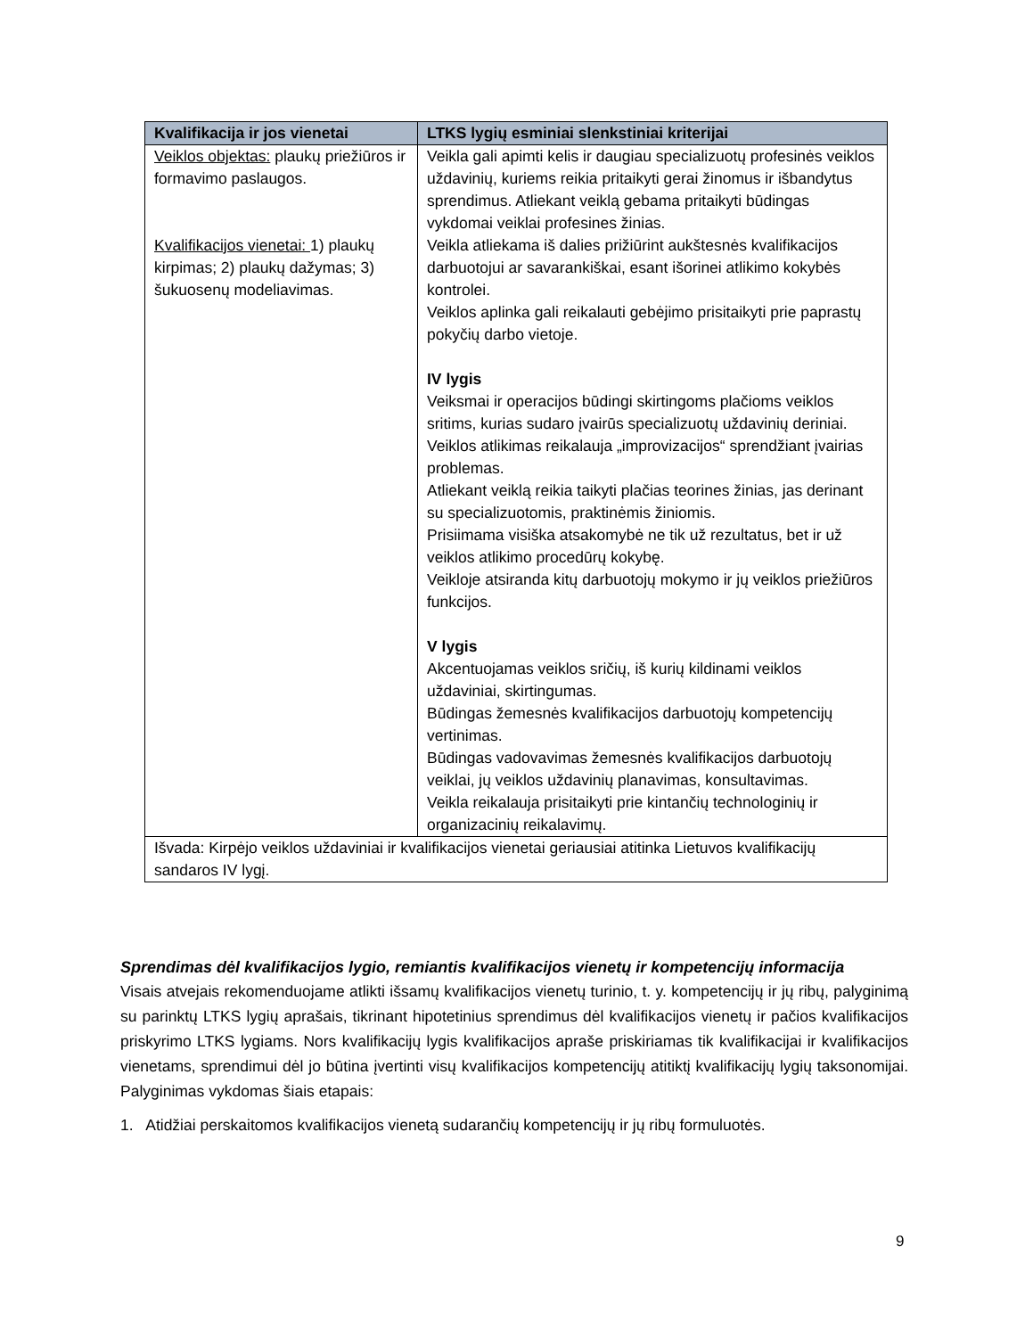| Kvalifikacija ir jos vienetai | LTKS lygių esminiai slenkstiniai kriterijai |
| --- | --- |
| Veiklos objektas: plaukų priežiūros ir formavimo paslaugos. Kvalifikacijos vienetai: 1) plaukų kirpimas; 2) plaukų dažymas; 3) šukuosenų modeliavimas. | Veikla gali apimti kelis ir daugiau specializuotų profesinės veiklos uždavinių, kuriems reikia pritaikyti gerai žinomus ir išbandytus sprendimus. Atliekant veiklą gebama pritaikyti būdingas vykdomai veiklai profesines žinias. Veikla atliekama iš dalies prižiūrint aukštesnės kvalifikacijos darbuotojui ar savarankiškai, esant išorinei atlikimo kokybės kontrolei. Veiklos aplinka gali reikalauti gebėjimo prisitaikyti prie paprastų pokyčių darbo vietoje. IV lygis Veiksmai ir operacijos būdingi skirtingoms plačioms veiklos sritims, kurias sudaro įvairūs specializuotų uždavinių deriniai. Veiklos atlikimas reikalauja „improvizacijos“ sprendžiant įvairias problemas. Atliekant veiklą reikia taikyti plačias teorines žinias, jas derinant su specializuotomis, praktinėmis žiniomis. Prisiimama visiška atsakomybė ne tik už rezultatus, bet ir už veiklos atlikimo procedūrų kokybę. Veikloje atsiranda kitų darbuotojų mokymo ir jų veiklos priežiūros funkcijos. V lygis Akcentuojamas veiklos sričių, iš kurių kildinami veiklos uždaviniai, skirtingumas. Būdingas žemesnės kvalifikacijos darbuotojų kompetencijų vertinimas. Būdingas vadovavimas žemesnės kvalifikacijos darbuotojų veiklai, jų veiklos uždavinių planavimas, konsultavimas. Veikla reikalauja prisitaikyti prie kintančių technologinių ir organizacinių reikalavimų. |
| Išvada: Kirpėjo veiklos uždaviniai ir kvalifikacijos vienetai geriausiai atitinka Lietuvos kvalifikacijų sandaros IV lygį. | |
Sprendimas dėl kvalifikacijos lygio, remiantis kvalifikacijos vienetų ir kompetencijų informacija
Visais atvejais rekomenduojame atlikti išsamų kvalifikacijos vienetų turinio, t. y. kompetencijų ir jų ribų, palyginimą su parinktų LTKS lygių aprašais, tikrinant hipotetinius sprendimus dėl kvalifikacijos vienetų ir pačios kvalifikacijos priskyrimo LTKS lygiams. Nors kvalifikacijų lygis kvalifikacijos apraše priskiriamas tik kvalifikacijai ir kvalifikacijos vienetams, sprendimui dėl jo būtina įvertinti visų kvalifikacijos kompetencijų atitiktį kvalifikacijų lygių taksonomijai. Palyginimas vykdomas šiais etapais:
1. Atidžiai perskaitomos kvalifikacijos vienetą sudarančių kompetencijų ir jų ribų formuluotės.
9